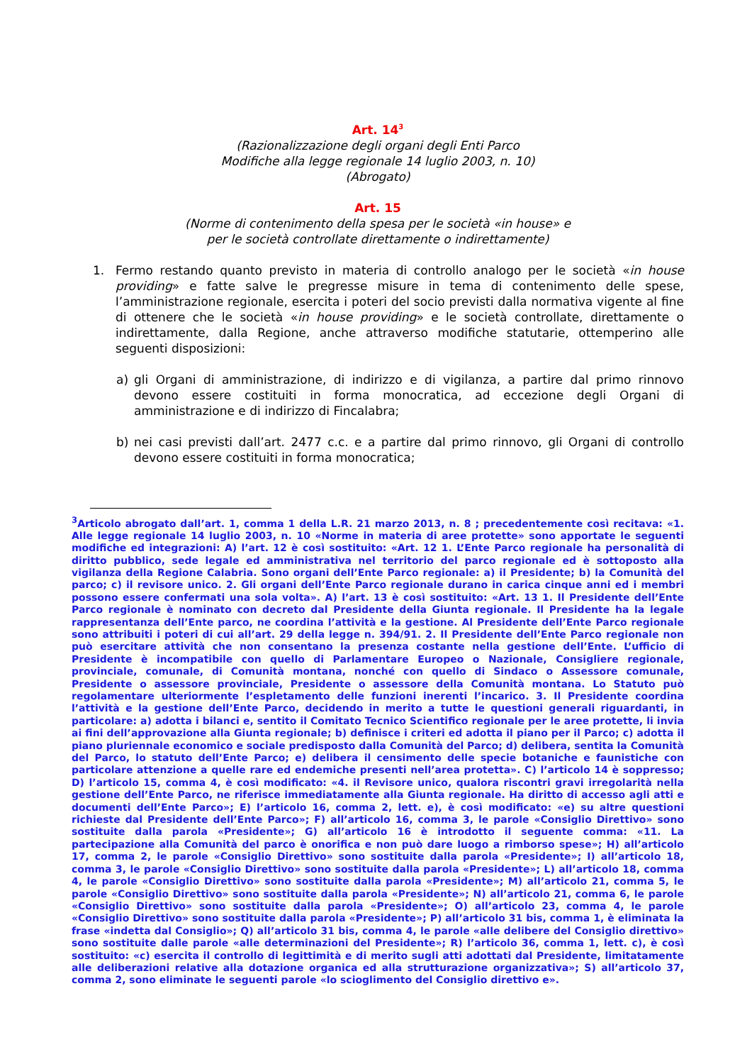Art. 14<sup>3</sup>
(Razionalizzazione degli organi degli Enti Parco
Modifiche alla legge regionale 14 luglio 2003, n. 10)
(Abrogato)
Art. 15
(Norme di contenimento della spesa per le società «in house» e
per le società controllate direttamente o indirettamente)
1. Fermo restando quanto previsto in materia di controllo analogo per le società «in house providing» e fatte salve le pregresse misure in tema di contenimento delle spese, l’amministrazione regionale, esercita i poteri del socio previsti dalla normativa vigente al fine di ottenere che le società «in house providing» e le società controllate, direttamente o indirettamente, dalla Regione, anche attraverso modifiche statutarie, ottemperino alle seguenti disposizioni:
a) gli Organi di amministrazione, di indirizzo e di vigilanza, a partire dal primo rinnovo devono essere costituiti in forma monocratica, ad eccezione degli Organi di amministrazione e di indirizzo di Fincalabra;
b) nei casi previsti dall’art. 2477 c.c. e a partire dal primo rinnovo, gli Organi di controllo devono essere costituiti in forma monocratica;
<sup>3</sup> Articolo abrogato dall’art. 1, comma 1 della L.R. 21 marzo 2013, n. 8 ; precedentemente così recitava: «1. Alle legge regionale 14 luglio 2003, n. 10 «Norme in materia di aree protette» sono apportate le seguenti modifiche ed integrazioni: A) l’art. 12 è così sostituito: «Art. 12 1. L’Ente Parco regionale ha personalità di diritto pubblico, sede legale ed amministrativa nel territorio del parco regionale ed è sottoposto alla vigilanza della Regione Calabria. Sono organi dell’Ente Parco regionale: a) il Presidente; b) la Comunità del parco; c) il revisore unico. 2. Gli organi dell’Ente Parco regionale durano in carica cinque anni ed i membri possono essere confermati una sola volta». A) l’art. 13 è così sostituito: «Art. 13 1. Il Presidente dell’Ente Parco regionale è nominato con decreto dal Presidente della Giunta regionale. Il Presidente ha la legale rappresentanza dell’Ente parco, ne coordina l’attività e la gestione. Al Presidente dell’Ente Parco regionale sono attribuiti i poteri di cui all’art. 29 della legge n. 394/91. 2. Il Presidente dell’Ente Parco regionale non può esercitare attività che non consentano la presenza costante nella gestione dell’Ente. L’ufficio di Presidente è incompatibile con quello di Parlamentare Europeo o Nazionale, Consigliere regionale, provinciale, comunale, di Comunità montana, nonché con quello di Sindaco o Assessore comunale, Presidente o assessore provinciale, Presidente o assessore della Comunità montana. Lo Statuto può regolamentare ulteriormente l’espletamento delle funzioni inerenti l’incarico. 3. Il Presidente coordina l’attività e la gestione dell’Ente Parco, decidendo in merito a tutte le questioni generali riguardanti, in particolare: a) adotta i bilanci e, sentito il Comitato Tecnico Scientifico regionale per le aree protette, li invia ai fini dell’approvazione alla Giunta regionale; b) definisce i criteri ed adotta il piano per il Parco; c) adotta il piano pluriennale economico e sociale predisposto dalla Comunità del Parco; d) delibera, sentita la Comunità del Parco, lo statuto dell’Ente Parco; e) delibera il censimento delle specie botaniche e faunistiche con particolare attenzione a quelle rare ed endemiche presenti nell’area protetta». C) l’articolo 14 è soppresso; D) l’articolo 15, comma 4, è così modificato: «4. il Revisore unico, qualora riscontri gravi irregolarità nella gestione dell’Ente Parco, ne riferisce immediatamente alla Giunta regionale. Ha diritto di accesso agli atti e documenti dell’Ente Parco»; E) l’articolo 16, comma 2, lett. e), è così modificato: «e) su altre questioni richieste dal Presidente dell’Ente Parco»; F) all’articolo 16, comma 3, le parole «Consiglio Direttivo» sono sostituite dalla parola «Presidente»; G) all’articolo 16 è introdotto il seguente comma: «11. La partecipazione alla Comunità del parco è onorifica e non può dare luogo a rimborso spese»; H) all’articolo 17, comma 2, le parole «Consiglio Direttivo» sono sostituite dalla parola «Presidente»; I) all’articolo 18, comma 3, le parole «Consiglio Direttivo» sono sostituite dalla parola «Presidente»; L) all’articolo 18, comma 4, le parole «Consiglio Direttivo» sono sostituite dalla parola «Presidente»; M) all’articolo 21, comma 5, le parole «Consiglio Direttivo» sono sostituite dalla parola «Presidente»; N) all’articolo 21, comma 6, le parole «Consiglio Direttivo» sono sostituite dalla parola «Presidente»; O) all’articolo 23, comma 4, le parole «Consiglio Direttivo» sono sostituite dalla parola «Presidente»; P) all’articolo 31 bis, comma 1, è eliminata la frase «indetta dal Consiglio»; Q) all’articolo 31 bis, comma 4, le parole «alle delibere del Consiglio direttivo» sono sostituite dalle parole «alle determinazioni del Presidente»; R) l’articolo 36, comma 1, lett. c), è così sostituito: «c) esercita il controllo di legittimità e di merito sugli atti adottati dal Presidente, limitatamente alle deliberazioni relative alla dotazione organica ed alla strutturazione organizzativa»; S) all’articolo 37, comma 2, sono eliminate le seguenti parole «lo scioglimento del Consiglio direttivo e».